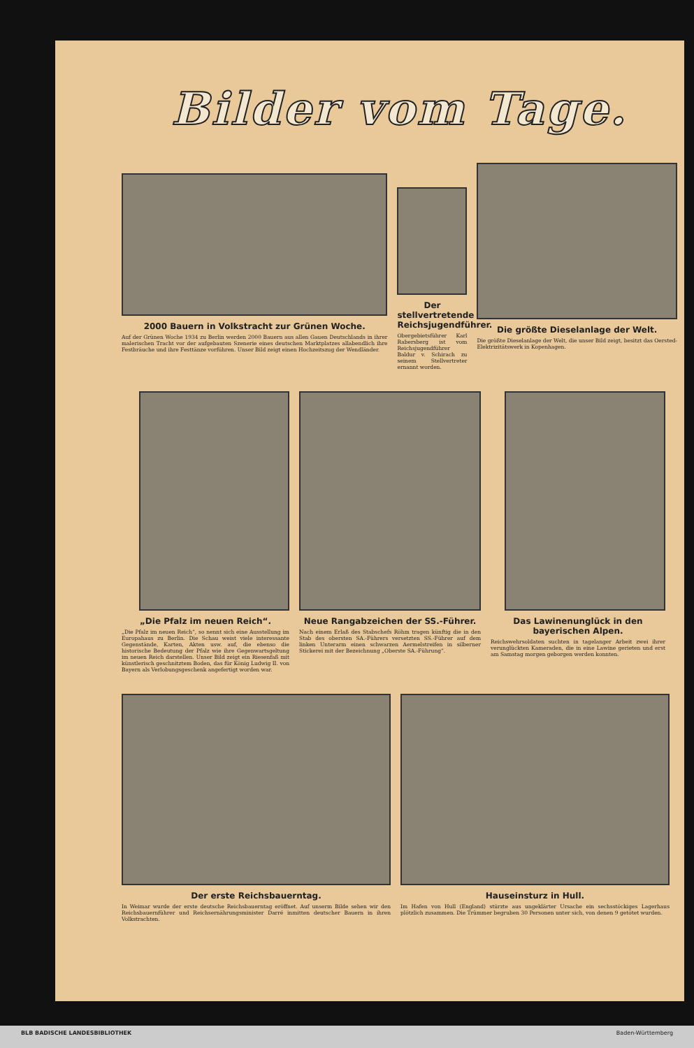Bilder vom Tage.
2000 Bauern in Volkstracht zur Grünen Woche.
Auf der Grünen Woche 1934 zu Berlin werden 2000 Bauern aus allen Gauen Deutschlands in ihrer malerischen Tracht vor der aufgebauten Szenerie eines deutschen Marktplatzes allabendlich ihre Festbräuche und ihre Festtänze vorführen. Unser Bild zeigt einen Hochzeitszug der Wendländer.
Der stellvertretende Reichsjugendführer.
Obergebietsführer Karl Rabersberg ist vom Reichsjugendführer Baldur v. Schirach zu seinem Stellvertreter ernannt worden.
Die größte Dieselanlage der Welt.
Die größte Dieselanlage der Welt, die unser Bild zeigt, besitzt das Oersted-Elektrizitätswerk in Kopenhagen.
„Die Pfalz im neuen Reich“.
„Die Pfalz im neuen Reich“, so nennt sich eine Ausstellung im Europahaus zu Berlin. Die Schau weist viele interessante Gegenstände, Karten, Akten usw. auf, die ebenso die historische Bedeutung der Pfalz wie ihre Gegenwartsgeltung im neuen Reich darstellen. Unser Bild zeigt ein Riesenfaß mit künstlerisch geschnitztem Boden, das für König Ludwig II. von Bayern als Verlobungsgeschenk angefertigt worden war.
Neue Rangabzeichen der SS.-Führer.
Nach einem Erlaß des Stabschefs Röhm tragen künftig die in den Stab des obersten SA.-Führers versetzten SS.-Führer auf dem linken Unterarm einen schwarzen Aermelstreifen in silberner Stickerei mit der Bezeichnung „Oberste SA.-Führung“.
Das Lawinenunglück in den bayerischen Alpen.
Reichswehrsoldaten suchten in tagelanger Arbeit zwei ihrer verunglückten Kameraden, die in eine Lawine gerieten und erst am Samstag morgen geborgen werden konnten.
Der erste Reichsbauerntag.
In Weimar wurde der erste deutsche Reichsbauerntag eröffnet. Auf unserm Bilde sehen wir den Reichsbauernführer und Reichsernährungsminister Darré inmitten deutscher Bauern in ihren Volkstrachten.
Hauseinsturz in Hull.
Im Hafen von Hull (England) stürzte aus ungeklärter Ursache ein sechsstöckiges Lagerhaus plötzlich zusammen. Die Trümmer begruben 30 Personen unter sich, von denen 9 getötet wurden.
BLB BADISCHE LANDESBIBLIOTHEK Baden-Württemberg